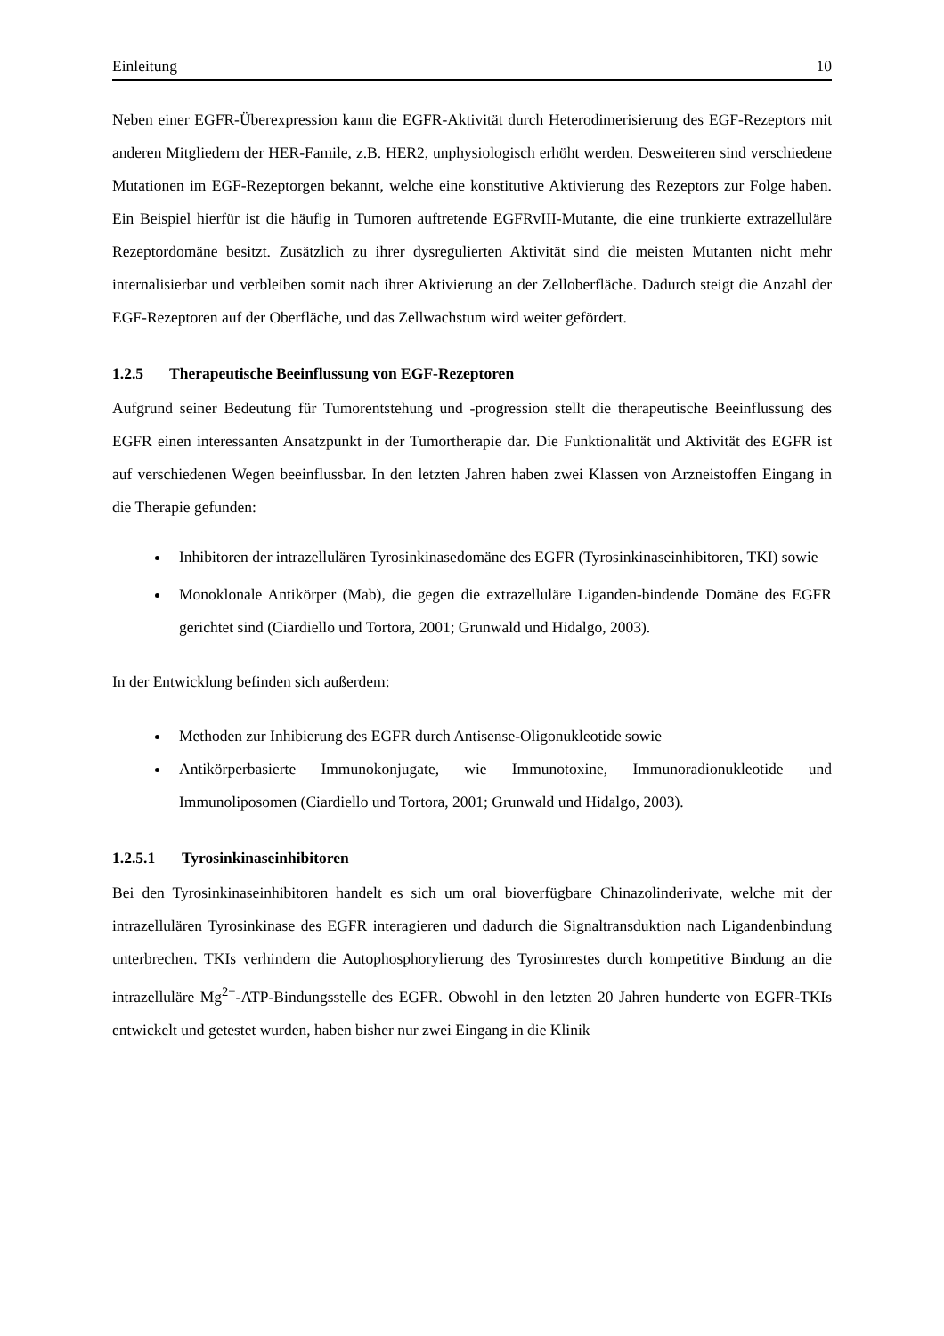Einleitung 10
Neben einer EGFR-Überexpression kann die EGFR-Aktivität durch Heterodimerisierung des EGF-Rezeptors mit anderen Mitgliedern der HER-Famile, z.B. HER2, unphysiologisch erhöht werden. Desweiteren sind verschiedene Mutationen im EGF-Rezeptorgen bekannt, welche eine konstitutive Aktivierung des Rezeptors zur Folge haben. Ein Beispiel hierfür ist die häufig in Tumoren auftretende EGFRvIII-Mutante, die eine trunkierte extrazelluläre Rezeptordomäne besitzt. Zusätzlich zu ihrer dysregulierten Aktivität sind die meisten Mutanten nicht mehr internalisierbar und verbleiben somit nach ihrer Aktivierung an der Zelloberfläche. Dadurch steigt die Anzahl der EGF-Rezeptoren auf der Oberfläche, und das Zellwachstum wird weiter gefördert.
1.2.5 Therapeutische Beeinflussung von EGF-Rezeptoren
Aufgrund seiner Bedeutung für Tumorentstehung und -progression stellt die therapeutische Beeinflussung des EGFR einen interessanten Ansatzpunkt in der Tumortherapie dar. Die Funktionalität und Aktivität des EGFR ist auf verschiedenen Wegen beeinflussbar. In den letzten Jahren haben zwei Klassen von Arzneistoffen Eingang in die Therapie gefunden:
Inhibitoren der intrazellulären Tyrosinkinasedomäne des EGFR (Tyrosinkinaseinhibitoren, TKI) sowie
Monoklonale Antikörper (Mab), die gegen die extrazelluläre Liganden-bindende Domäne des EGFR gerichtet sind (Ciardiello und Tortora, 2001; Grunwald und Hidalgo, 2003).
In der Entwicklung befinden sich außerdem:
Methoden zur Inhibierung des EGFR durch Antisense-Oligonukleotide sowie
Antikörperbasierte Immunokonjugate, wie Immunotoxine, Immunoradionukleotide und Immunoliposomen (Ciardiello und Tortora, 2001; Grunwald und Hidalgo, 2003).
1.2.5.1 Tyrosinkinaseinhibitoren
Bei den Tyrosinkinaseinhibitoren handelt es sich um oral bioverfügbare Chinazolinderivate, welche mit der intrazellulären Tyrosinkinase des EGFR interagieren und dadurch die Signaltransduktion nach Ligandenbindung unterbrechen. TKIs verhindern die Autophosphorylierung des Tyrosinrestes durch kompetitive Bindung an die intrazelluläre Mg<sup>2+</sup>-ATP-Bindungsstelle des EGFR. Obwohl in den letzten 20 Jahren hunderte von EGFR-TKIs entwickelt und getestet wurden, haben bisher nur zwei Eingang in die Klinik